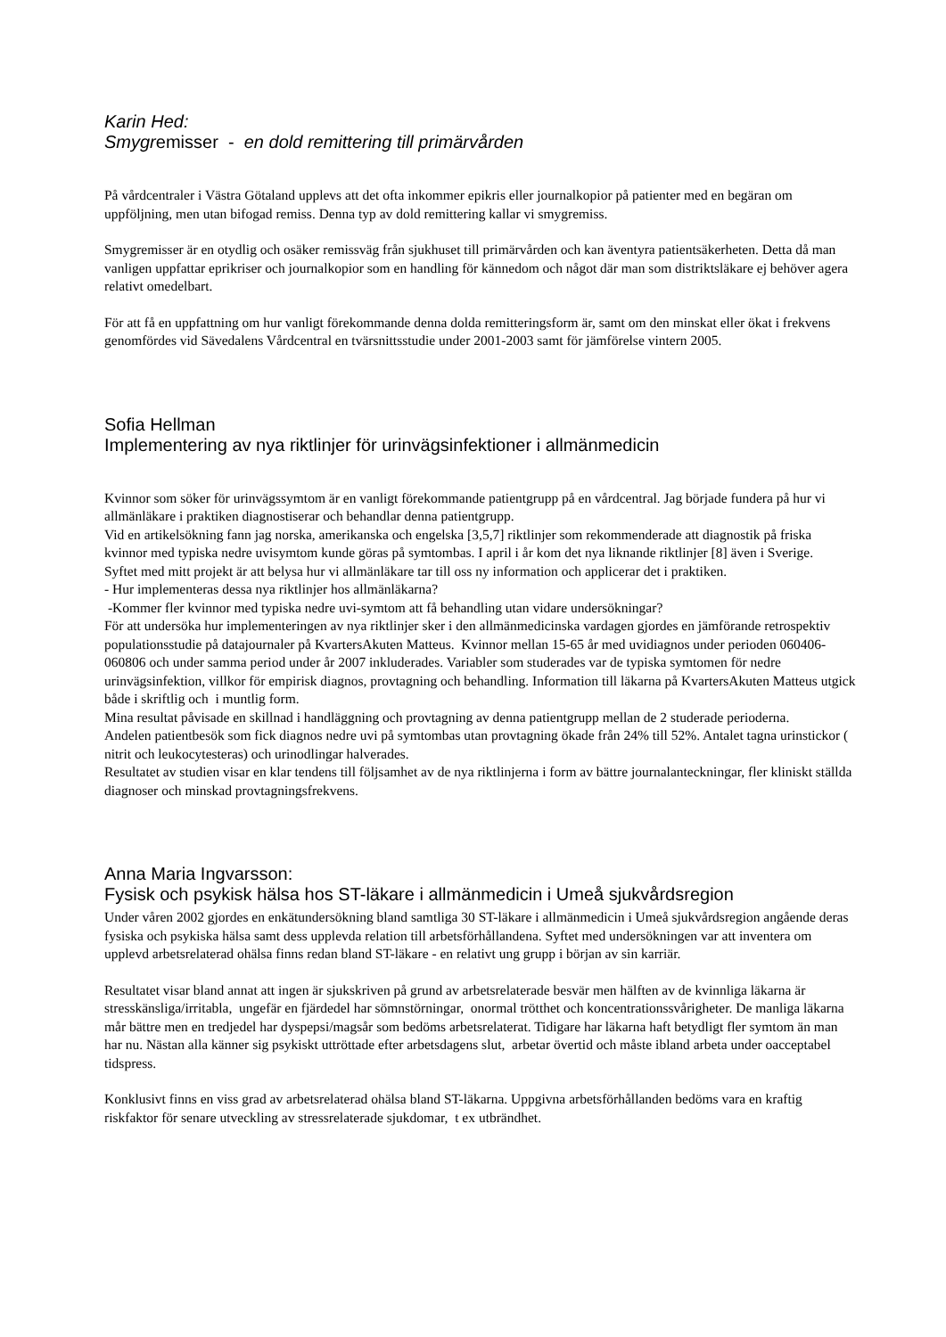Karin Hed:
Smygremisser - en dold remittering till primärvården
På vårdcentraler i Västra Götaland upplevs att det ofta inkommer epikris eller journalkopior på patienter med en begäran om uppföljning, men utan bifogad remiss. Denna typ av dold remittering kallar vi smygremiss.
Smygremisser är en otydlig och osäker remissväg från sjukhuset till primärvården och kan äventyra patientsäkerheten. Detta då man vanligen uppfattar eprikriser och journalkopior som en handling för kännedom och något där man som distriktsläkare ej behöver agera relativt omedelbart.
För att få en uppfattning om hur vanligt förekommande denna dolda remitteringsform är, samt om den minskat eller ökat i frekvens genomfördes vid Sävedalens Vårdcentral en tvärsnittsstudie under 2001-2003 samt för jämförelse vintern 2005.
Sofia Hellman
Implementering av nya riktlinjer för urinvägsinfektioner i allmänmedicin
Kvinnor som söker för urinvägssymtom är en vanligt förekommande patientgrupp på en vårdcentral. Jag började fundera på hur vi allmänläkare i praktiken diagnostiserar och behandlar denna patientgrupp.
Vid en artikelsökning fann jag norska, amerikanska och engelska [3,5,7] riktlinjer som rekommenderade att diagnostik på friska kvinnor med typiska nedre uvisymtom kunde göras på symtombas. I april i år kom det nya liknande riktlinjer [8] även i Sverige.
Syftet med mitt projekt är att belysa hur vi allmänläkare tar till oss ny information och applicerar det i praktiken.
- Hur implementeras dessa nya riktlinjer hos allmänläkarna?
-Kommer fler kvinnor med typiska nedre uvi-symtom att få behandling utan vidare undersökningar?
För att undersöka hur implementeringen av nya riktlinjer sker i den allmänmedicinska vardagen gjordes en jämförande retrospektiv populationsstudie på datajournaler på KvartersAkuten Matteus. Kvinnor mellan 15-65 år med uvidiagnos under perioden 060406-060806 och under samma period under år 2007 inkluderades. Variabler som studerades var de typiska symtomen för nedre urinvägsinfektion, villkor för empirisk diagnos, provtagning och behandling. Information till läkarna på KvartersAkuten Matteus utgick både i skriftlig och i muntlig form.
Mina resultat påvisade en skillnad i handläggning och provtagning av denna patientgrupp mellan de 2 studerade perioderna.
Andelen patientbesök som fick diagnos nedre uvi på symtombas utan provtagning ökade från 24% till 52%. Antalet tagna urinstickor ( nitrit och leukocytesteras) och urinodlingar halverades.
Resultatet av studien visar en klar tendens till följsamhet av de nya riktlinjerna i form av bättre journalanteckningar, fler kliniskt ställda diagnoser och minskad provtagningsfrekvens.
Anna Maria Ingvarsson:
Fysisk och psykisk hälsa hos ST-läkare i allmänmedicin i Umeå sjukvårdsregion
Under våren 2002 gjordes en enkätundersökning bland samtliga 30 ST-läkare i allmänmedicin i Umeå sjukvårdsregion angående deras fysiska och psykiska hälsa samt dess upplevda relation till arbetsförhållandena. Syftet med undersökningen var att inventera om upplevd arbetsrelaterad ohälsa finns redan bland ST-läkare - en relativt ung grupp i början av sin karriär.
Resultatet visar bland annat att ingen är sjukskriven på grund av arbetsrelaterade besvär men hälften av de kvinnliga läkarna är stresskänsliga/irritabla, ungefär en fjärdedel har sömnstörningar, onormal trötthet och koncentrationssvårigheter. De manliga läkarna mår bättre men en tredjedel har dyspepsi/magsår som bedöms arbetsrelaterat. Tidigare har läkarna haft betydligt fler symtom än man har nu. Nästan alla känner sig psykiskt uttröttade efter arbetsdagens slut, arbetar övertid och måste ibland arbeta under oacceptabel tidspress.
Konklusivt finns en viss grad av arbetsrelaterad ohälsa bland ST-läkarna. Uppgivna arbetsförhållanden bedöms vara en kraftig riskfaktor för senare utveckling av stressrelaterade sjukdomar, t ex utbrändhet.